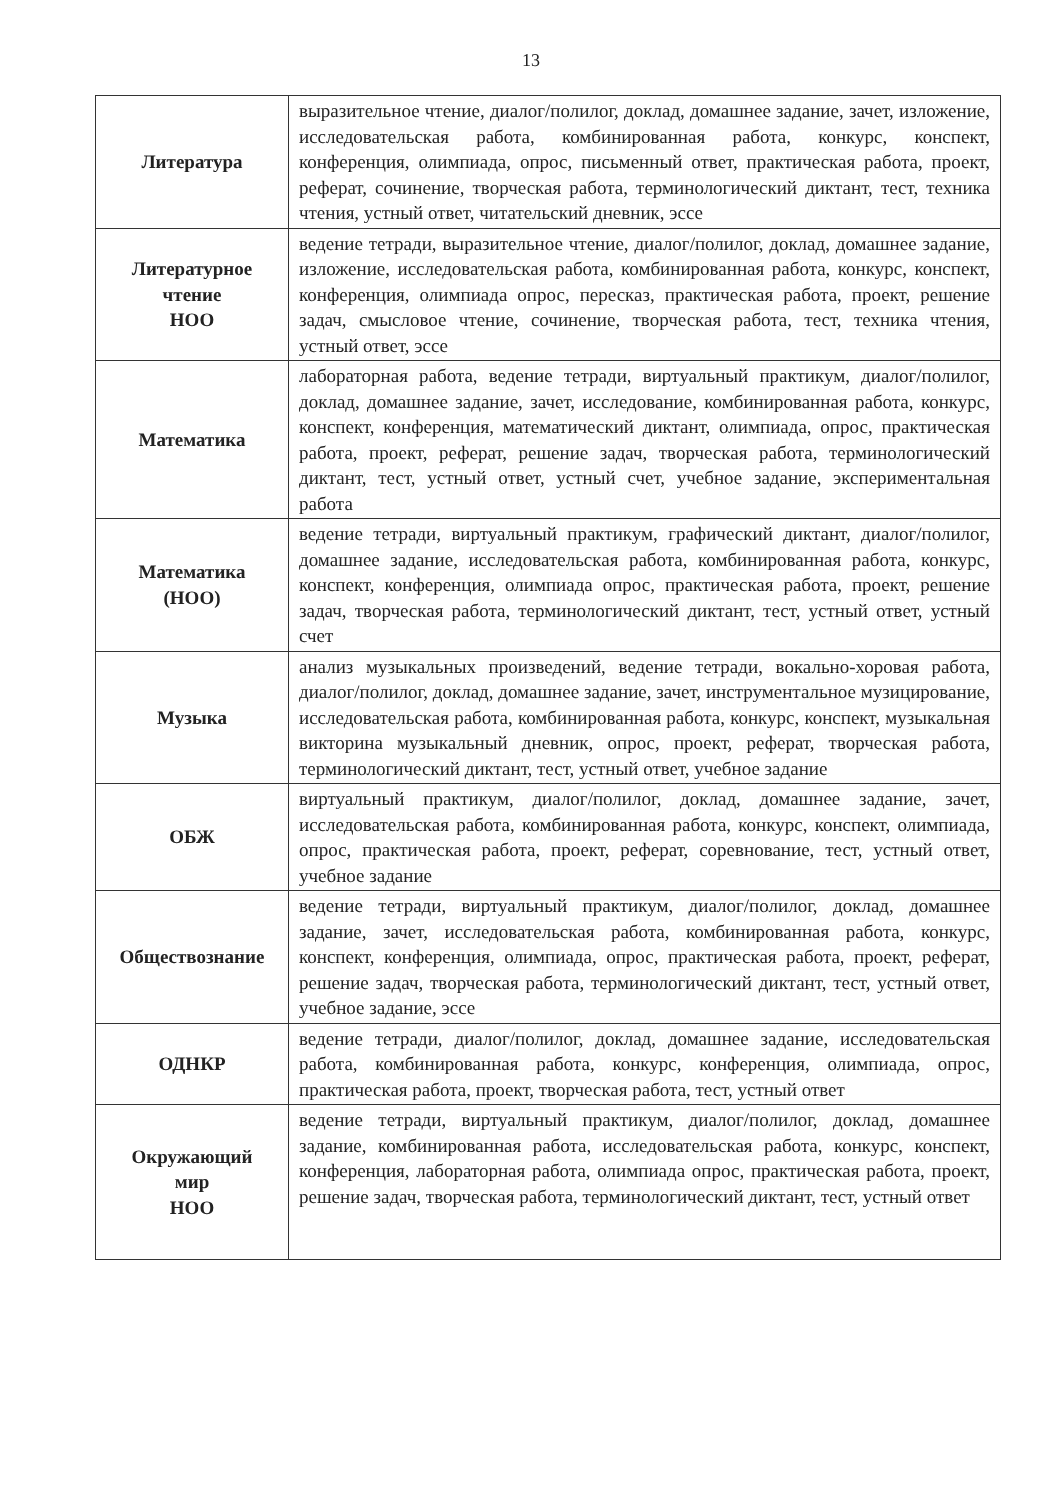13
| Литература | выразительное чтение, диалог/полилог, доклад, домашнее задание, зачет, изложение, исследовательская работа, комбинированная работа, конкурс, конспект, конференция, олимпиада, опрос, письменный ответ, практическая работа, проект, реферат, сочинение, творческая работа, терминологический диктант, тест, техника чтения, устный ответ, читательский дневник, эссе |
| Литературное чтение НОО | ведение тетради, выразительное чтение, диалог/полилог, доклад, домашнее задание, изложение, исследовательская работа, комбинированная работа, конкурс, конспект, конференция, олимпиада опрос, пересказ, практическая работа, проект, решение задач, смысловое чтение, сочинение, творческая работа, тест, техника чтения, устный ответ, эссе |
| Математика | лабораторная работа, ведение тетради, виртуальный практикум, диалог/полилог, доклад, домашнее задание, зачет, исследование, комбинированная работа, конкурс, конспект, конференция, математический диктант, олимпиада, опрос, практическая работа, проект, реферат, решение задач, творческая работа, терминологический диктант, тест, устный ответ, устный счет, учебное задание, экспериментальная работа |
| Математика (НОО) | ведение тетради, виртуальный практикум, графический диктант, диалог/полилог, домашнее задание, исследовательская работа, комбинированная работа, конкурс, конспект, конференция, олимпиада опрос, практическая работа, проект, решение задач, творческая работа, терминологический диктант, тест, устный ответ, устный счет |
| Музыка | анализ музыкальных произведений, ведение тетради, вокально-хоровая работа, диалог/полилог, доклад, домашнее задание, зачет, инструментальное музицирование, исследовательская работа, комбинированная работа, конкурс, конспект, музыкальная викторина музыкальный дневник, опрос, проект, реферат, творческая работа, терминологический диктант, тест, устный ответ, учебное задание |
| ОБЖ | виртуальный практикум, диалог/полилог, доклад, домашнее задание, зачет, исследовательская работа, комбинированная работа, конкурс, конспект, олимпиада, опрос, практическая работа, проект, реферат, соревнование, тест, устный ответ, учебное задание |
| Обществознание | ведение тетради, виртуальный практикум, диалог/полилог, доклад, домашнее задание, зачет, исследовательская работа, комбинированная работа, конкурс, конспект, конференция, олимпиада, опрос, практическая работа, проект, реферат, решение задач, творческая работа, терминологический диктант, тест, устный ответ, учебное задание, эссе |
| ОДНКР | ведение тетради, диалог/полилог, доклад, домашнее задание, исследовательская работа, комбинированная работа, конкурс, конференция, олимпиада, опрос, практическая работа, проект, творческая работа, тест, устный ответ |
| Окружающий мир НОО | ведение тетради, виртуальный практикум, диалог/полилог, доклад, домашнее задание, комбинированная работа, исследовательская работа, конкурс, конспект, конференция, лабораторная работа, олимпиада опрос, практическая работа, проект, решение задач, творческая работа, терминологический диктант, тест, устный ответ |